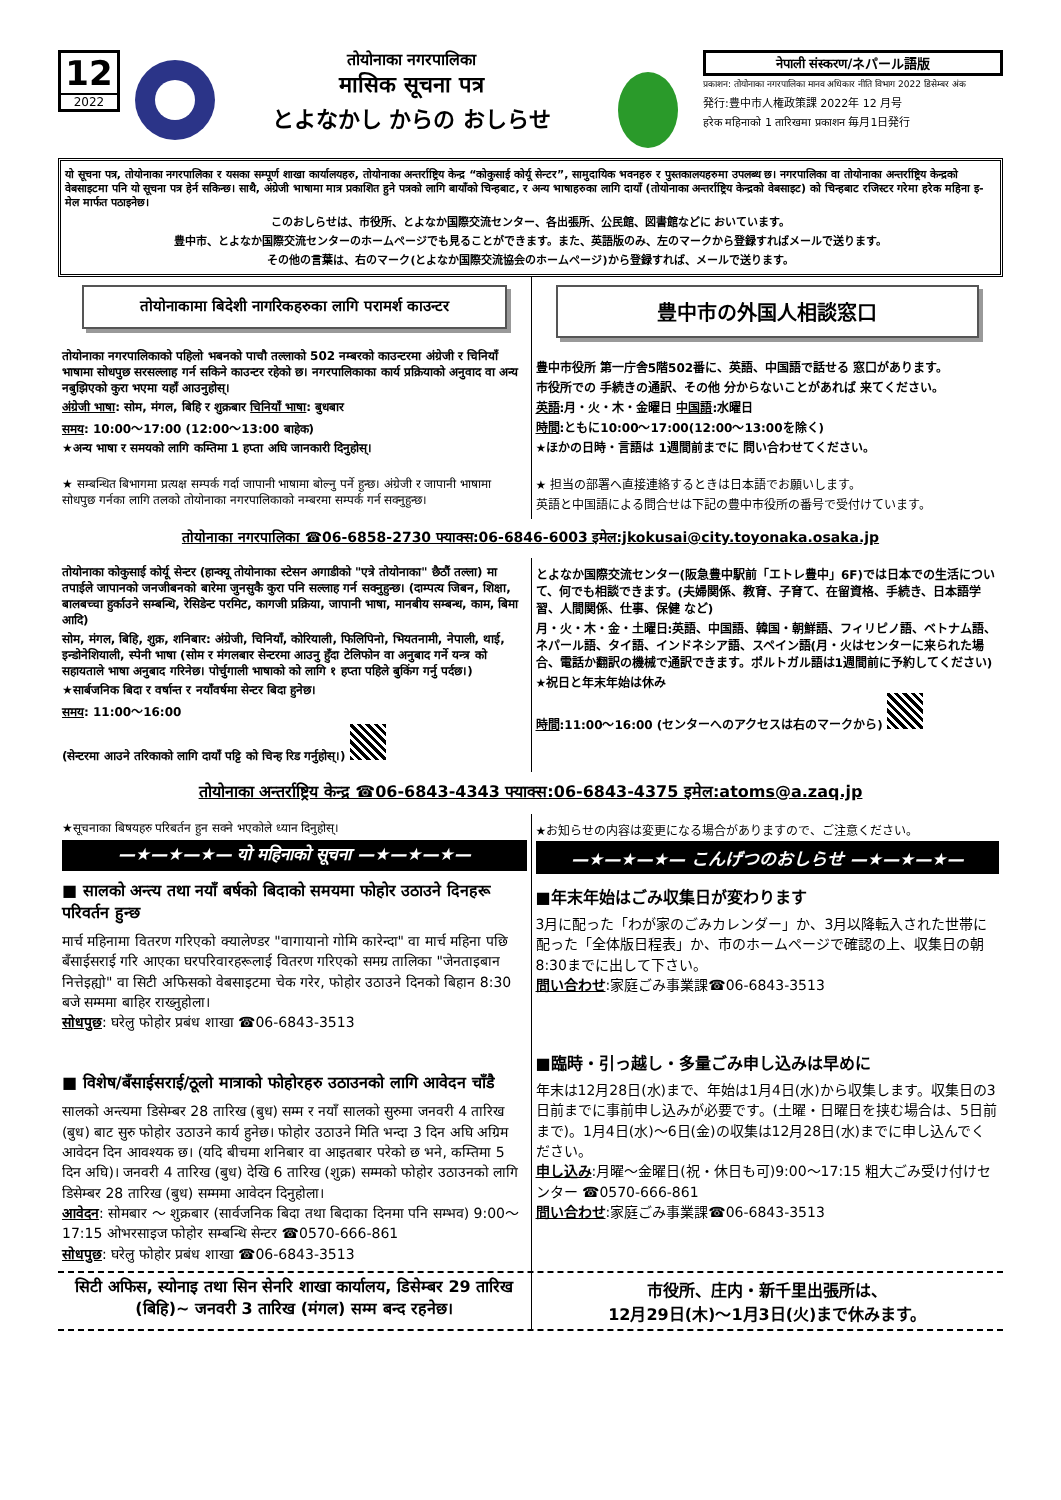12
2022
तोयोनाका नगरपालिका
मासिक सूचना पत्र
とよなかし からの おしらせ
नेपाली संस्करण/ネパール語版
प्रकाशन: तोयोनाका नगरपालिका मानव अधिकार नीति विभाग 2022 डिसेम्बर अंक
発行:豊中市人権政策課 2022年 12 月号
हरेक महिनाको 1 तारिखमा प्रकाशन 毎月1日発行
यो सूचना पत्र, तोयोनाका नगरपालिका र यसका सम्पूर्ण शाखा कार्यालयहरु, तोयोनाका अन्तर्राष्ट्रिय केन्द्र “कोकुसाई कोर्यू सेन्टर”, सामुदायिक भवनहरु र पुस्तकालयहरुमा उपलब्ध छ। नगरपालिका वा तोयोनाका अन्तर्राष्ट्रिय केन्द्रको वेबसाइटमा पनि यो सूचना पत्र हेर्न सकिन्छ। साथै, अंग्रेजी भाषामा मात्र प्रकाशित हुने पत्रको लागि बायाँको चिन्हबाट, र अन्य भाषाहरुका लागि दायाँ (तोयोनाका अन्तर्राष्ट्रिय केन्द्रको वेबसाइट) को चिन्हबाट रजिस्टर गरेमा हरेक महिना इ-मेल मार्फत पठाइनेछ।
このおしらせは、市役所、とよなか国際交流センター、各出張所、公民館、図書館などに おいています。
豊中市、とよなか国際交流センターのホームページでも見ることができます。また、英語版のみ、左のマークから登録すればメールで送ります。
その他の言葉は、右のマーク(とよなか国際交流協会のホームページ)から登録すれば、メールで送ります。
तोयोनाकामा बिदेशी नागरिकहरुका लागि परामर्श काउन्टर
तोयोनाका नगरपालिकाको पहिलो भबनको पाचौ तल्लाको 502 नम्बरको काउन्टरमा अंग्रेजी र चिनियाँ भाषामा सोधपुछ सरसल्लाह गर्न सकिने काउन्टर रहेको छ। नगरपालिकाका कार्य प्रक्रियाको अनुवाद वा अन्य नबुझिएको कुरा भएमा यहाँ आउनुहोस्।
अंग्रेजी भाषा: सोम, मंगल, बिहि र शुक्रबार चिनियाँ भाषा: बुधबार
समय: 10:00～17:00 (12:00～13:00 बाहेक)
★अन्य भाषा र समयको लागि कम्तिमा 1 हप्ता अघि जानकारी दिनुहोस्।
★ सम्बन्धित बिभागमा प्रत्यक्ष सम्पर्क गर्दा जापानी भाषामा बोल्नु पर्ने हुन्छ। अंग्रेजी र जापानी भाषामा सोधपुछ गर्नका लागि तलको तोयोनाका नगरपालिकाको नम्बरमा सम्पर्क गर्न सक्नुहुन्छ।
豊中市の外国人相談窓口
豊中市役所 第一庁舎5階502番に、英語、中国語で話せる 窓口があります。
市役所での 手続きの通訳、その他 分からないことがあれば 来てください。
英語:月・火・木・金曜日 中国語:水曜日
時間:ともに10:00～17:00(12:00～13:00を除く)
★ほかの日時・言語は 1週間前までに 問い合わせてください。
★ 担当の部署へ直接連絡するときは日本語でお願いします。
英語と中国語による問合せは下記の豊中市役所の番号で受付けています。
तोयोनाका नगरपालिका ☎06-6858-2730 फ्याक्स:06-6846-6003 इमेल:jkokusai@city.toyonaka.osaka.jp
तोयोनाका कोकुसाई कोर्यू सेन्टर (हान्क्यू तोयोनाका स्टेसन अगाडीको "एत्रे तोयोनाका" छैठौं तल्ला) मा तपाईले जापानको जनजीबनको बारेमा जुनसुकै कुरा पनि सल्लाह गर्न सक्नुहुन्छ। (दाम्पत्य जिबन, शिक्षा, बालबच्चा हुर्काउने सम्बन्धि, रेसिडेन्ट परमिट, कागजी प्रक्रिया, जापानी भाषा, मानबीय सम्बन्ध, काम, बिमा आदि)
सोम, मंगल, बिहि, शुक्र, शनिबार: अंग्रेजी, चिनियाँ, कोरियाली, फिलिपिनो, भियतनामी, नेपाली, थाई, इन्डोनेशियाली, स्पेनी भाषा (सोम र मंगलबार सेन्टरमा आउनु हुँदा टेलिफोन वा अनुबाद गर्ने यन्त्र को सहायताले भाषा अनुबाद गरिनेछ। पोर्चुगाली भाषाको को लागि १ हप्ता पहिले बुकिंग गर्नु पर्दछ।)
★सार्बजनिक बिदा र वर्षान्त र नयाँवर्षमा सेन्टर बिदा हुनेछ।
समय: 11:00～16:00
(सेन्टरमा आउने तरिकाको लागि दायाँ पट्टि को चिन्ह रिड गर्नुहोस्।)
とよなか国際交流センター(阪急豊中駅前「エトレ豊中」6F)では日本での生活について、何でも相談できます。(夫婦関係、教育、子育て、在留資格、手続き、日本語学習、人間関係、仕事、保健 など)
月・火・木・金・土曜日:英語、中国語、韓国・朝鮮語、フィリピノ語、ベトナム語、ネパール語、タイ語、インドネシア語、スペイン語(月・火はセンターに来られた場合、電話か翻訳の機械で通訳できます。ポルトガル語は1週間前に予約してください)
★祝日と年末年始は休み
時間:11:00～16:00 (センターへのアクセスは右のマークから)
तोयोनाका अन्तर्राष्ट्रिय केन्द्र ☎06-6843-4343 फ्याक्स:06-6843-4375 इमेल:atoms@a.zaq.jp
★सूचनाका बिषयहरु परिबर्तन हुन सक्ने भएकोले ध्यान दिनुहोस्।
—★—★—★— यो महिनाको सूचना —★—★—★—
■ सालको अन्त्य तथा नयाँ बर्षको बिदाको समयमा फोहोर उठाउने दिनहरू परिवर्तन हुन्छ
मार्च महिनामा वितरण गरिएको क्यालेण्डर "वागायानो गोमि कारेन्दा" वा मार्च महिना पछि बँसाईसराई गरि आएका घरपरिवारहरूलाई वितरण गरिएको समग्र तालिका "जेनताइबान नित्तेइह्यो" वा सिटी अफिसको वेबसाइटमा चेक गरेर, फोहोर उठाउने दिनको बिहान 8:30 बजे सम्ममा बाहिर राख्नुहोला।
सोधपुछ: घरेलु फोहोर प्रबंध शाखा ☎06-6843-3513
■ विशेष/बँसाईसराई/ठूलो मात्राको फोहोरहरु उठाउनको लागि आवेदन चाँडै
सालको अन्त्यमा डिसेम्बर 28 तारिख (बुध) सम्म र नयाँ सालको सुरुमा जनवरी 4 तारिख (बुध) बाट सुरु फोहोर उठाउने कार्य हुनेछ। फोहोर उठाउने मिति भन्दा 3 दिन अघि अग्रिम आवेदन दिन आवश्यक छ। (यदि बीचमा शनिबार वा आइतबार परेको छ भने, कम्तिमा 5 दिन अघि)। जनवरी 4 तारिख (बुध) देखि 6 तारिख (शुक्र) सम्मको फोहोर उठाउनको लागि डिसेम्बर 28 तारिख (बुध) सम्ममा आवेदन दिनुहोला।
आवेदन: सोमबार ～ शुक्रबार (सार्वजनिक बिदा तथा बिदाका दिनमा पनि सम्भव) 9:00～17:15 ओभरसाइज फोहोर सम्बन्धि सेन्टर ☎0570-666-861
सोधपुछ: घरेलु फोहोर प्रबंध शाखा ☎06-6843-3513
★お知らせの内容は変更になる場合がありますので、ご注意ください。
—★—★—★— こんげつのおしらせ —★—★—★—
■年末年始はごみ収集日が変わります
3月に配った「わが家のごみカレンダー」か、3月以降転入された世帯に配った「全体版日程表」か、市のホームページで確認の上、収集日の朝8:30までに出して下さい。
問い合わせ:家庭ごみ事業課☎06-6843-3513
■臨時・引っ越し・多量ごみ申し込みは早めに
年末は12月28日(水)まで、年始は1月4日(水)から収集します。収集日の3日前までに事前申し込みが必要です。(土曜・日曜日を挟む場合は、5日前まで)。1月4日(水)～6日(金)の収集は12月28日(水)までに申し込んでください。
申し込み:月曜～金曜日(祝・休日も可)9:00～17:15 粗大ごみ受け付けセンター ☎0570-666-861
問い合わせ:家庭ごみ事業課☎06-6843-3513
सिटी अफिस, स्योनाइ तथा सिन सेनरि शाखा कार्यालय, डिसेम्बर 29 तारिख (बिहि)~ जनवरी 3 तारिख (मंगल) सम्म बन्द रहनेछ।
市役所、庄内・新千里出張所は、
12月29日(木)～1月3日(火)まで休みます。